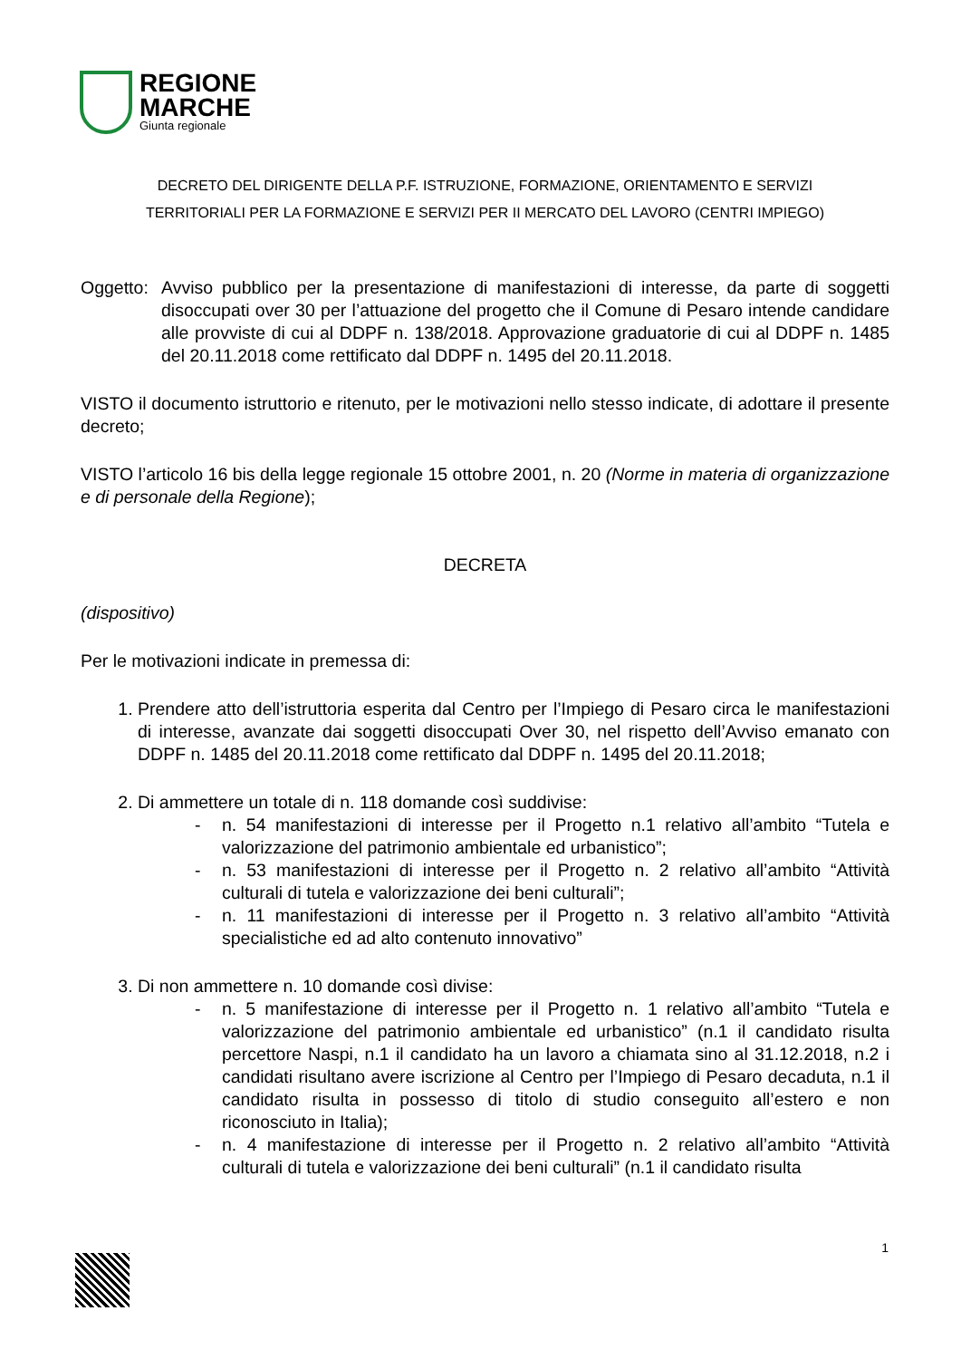REGIONE
MARCHE
Giunta regionale
DECRETO DEL DIRIGENTE DELLA P.F. ISTRUZIONE, FORMAZIONE, ORIENTAMENTO E SERVIZI
TERRITORIALI PER LA FORMAZIONE E SERVIZI PER II MERCATO DEL LAVORO (CENTRI IMPIEGO)
Oggetto: Avviso pubblico per la presentazione di manifestazioni di interesse, da parte di soggetti disoccupati over 30 per l’attuazione del progetto che il Comune di Pesaro intende candidare alle provviste di cui al DDPF n. 138/2018. Approvazione graduatorie di cui al DDPF n. 1485 del 20.11.2018 come rettificato dal DDPF n. 1495 del 20.11.2018.
VISTO il documento istruttorio e ritenuto, per le motivazioni nello stesso indicate, di adottare il presente decreto;
VISTO l’articolo 16 bis della legge regionale 15 ottobre 2001, n. 20 (Norme in materia di organizzazione e di personale della Regione);
DECRETA
(dispositivo)
Per le motivazioni indicate in premessa di:
1. Prendere atto dell’istruttoria esperita dal Centro per l’Impiego di Pesaro circa le manifestazioni di interesse, avanzate dai soggetti disoccupati Over 30, nel rispetto dell’Avviso emanato con DDPF n. 1485 del 20.11.2018 come rettificato dal DDPF n. 1495 del 20.11.2018;
2. Di ammettere un totale di n. 118 domande così suddivise:
- n. 54 manifestazioni di interesse per il Progetto n.1 relativo all’ambito “Tutela e valorizzazione del patrimonio ambientale ed urbanistico”;
- n. 53 manifestazioni di interesse per il Progetto n. 2 relativo all’ambito “Attività culturali di tutela e valorizzazione dei beni culturali”;
- n. 11 manifestazioni di interesse per il Progetto n. 3 relativo all’ambito “Attività specialistiche ed ad alto contenuto innovativo”
3. Di non ammettere n. 10 domande così divise:
- n. 5 manifestazione di interesse per il Progetto n. 1 relativo all’ambito “Tutela e valorizzazione del patrimonio ambientale ed urbanistico” (n.1 il candidato risulta percettore Naspi, n.1 il candidato ha un lavoro a chiamata sino al 31.12.2018, n.2 i candidati risultano avere iscrizione al Centro per l’Impiego di Pesaro decaduta, n.1 il candidato risulta in possesso di titolo di studio conseguito all’estero e non riconosciuto in Italia);
- n. 4 manifestazione di interesse per il Progetto n. 2 relativo all’ambito “Attività culturali di tutela e valorizzazione dei beni culturali” (n.1 il candidato risulta
1